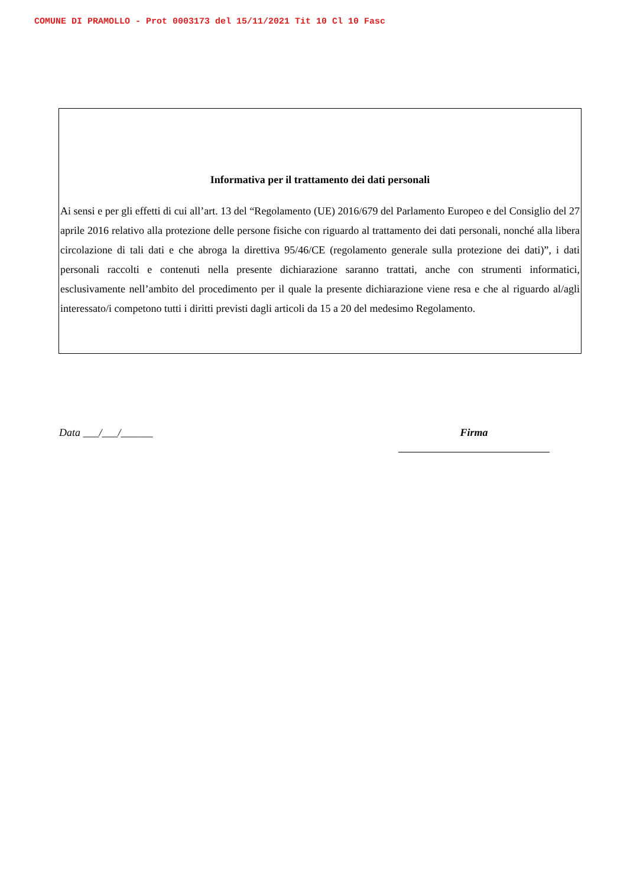COMUNE DI PRAMOLLO - Prot 0003173 del 15/11/2021 Tit 10 Cl 10 Fasc
Informativa per il trattamento dei dati personali
Ai sensi e per gli effetti di cui all’art. 13 del “Regolamento (UE) 2016/679 del Parlamento Europeo e del Consiglio del 27 aprile 2016 relativo alla protezione delle persone fisiche con riguardo al trattamento dei dati personali, nonché alla libera circolazione di tali dati e che abroga la direttiva 95/46/CE (regolamento generale sulla protezione dei dati)”, i dati personali raccolti e contenuti nella presente dichiarazione saranno trattati, anche con strumenti informatici, esclusivamente nell’ambito del procedimento per il quale la presente dichiarazione viene resa e che al riguardo al/agli interessato/i competono tutti i diritti previsti dagli articoli da 15 a 20 del medesimo Regolamento.
Data ___/___/______ Firma